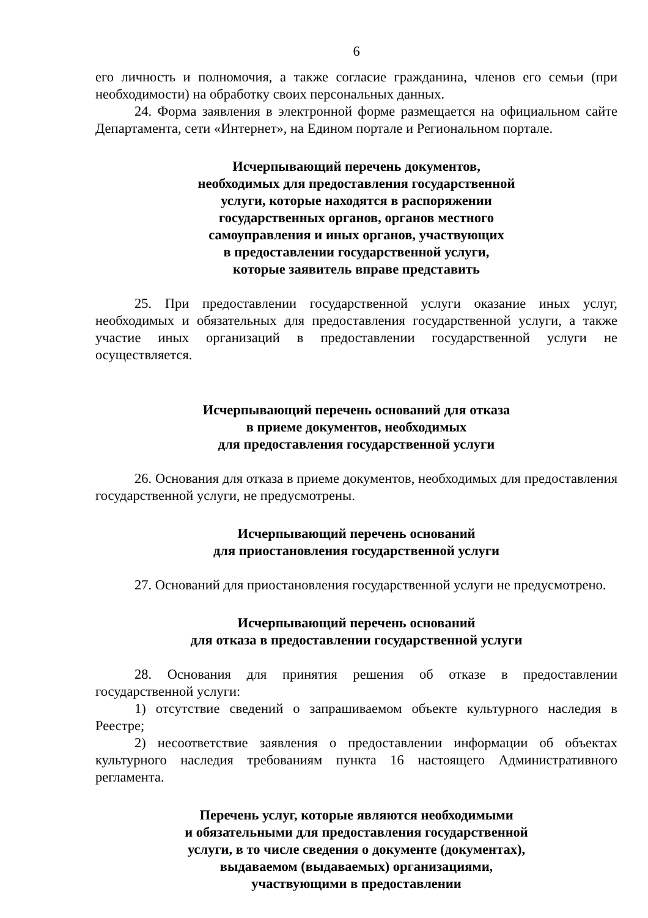6
его личность и полномочия, а также согласие гражданина, членов его семьи (при необходимости) на обработку своих персональных данных.
24. Форма заявления в электронной форме размещается на официальном сайте Департамента, сети «Интернет», на Едином портале и Региональном портале.
Исчерпывающий перечень документов,
необходимых для предоставления государственной
услуги, которые находятся в распоряжении
государственных органов, органов местного
самоуправления и иных органов, участвующих
в предоставлении государственной услуги,
которые заявитель вправе представить
25. При предоставлении государственной услуги оказание иных услуг, необходимых и обязательных для предоставления государственной услуги, а также участие иных организаций в предоставлении государственной услуги не осуществляется.
Исчерпывающий перечень оснований для отказа
в приеме документов, необходимых
для предоставления государственной услуги
26. Основания для отказа в приеме документов, необходимых для предоставления государственной услуги, не предусмотрены.
Исчерпывающий перечень оснований
для приостановления государственной услуги
27. Оснований для приостановления государственной услуги не предусмотрено.
Исчерпывающий перечень оснований
для отказа в предоставлении государственной услуги
28. Основания для принятия решения об отказе в предоставлении государственной услуги:
1) отсутствие сведений о запрашиваемом объекте культурного наследия в Реестре;
2) несоответствие заявления о предоставлении информации об объектах культурного наследия требованиям пункта 16 настоящего Административного регламента.
Перечень услуг, которые являются необходимыми
и обязательными для предоставления государственной
услуги, в то числе сведения о документе (документах),
выдаваемом (выдаваемых) организациями,
участвующими в предоставлении